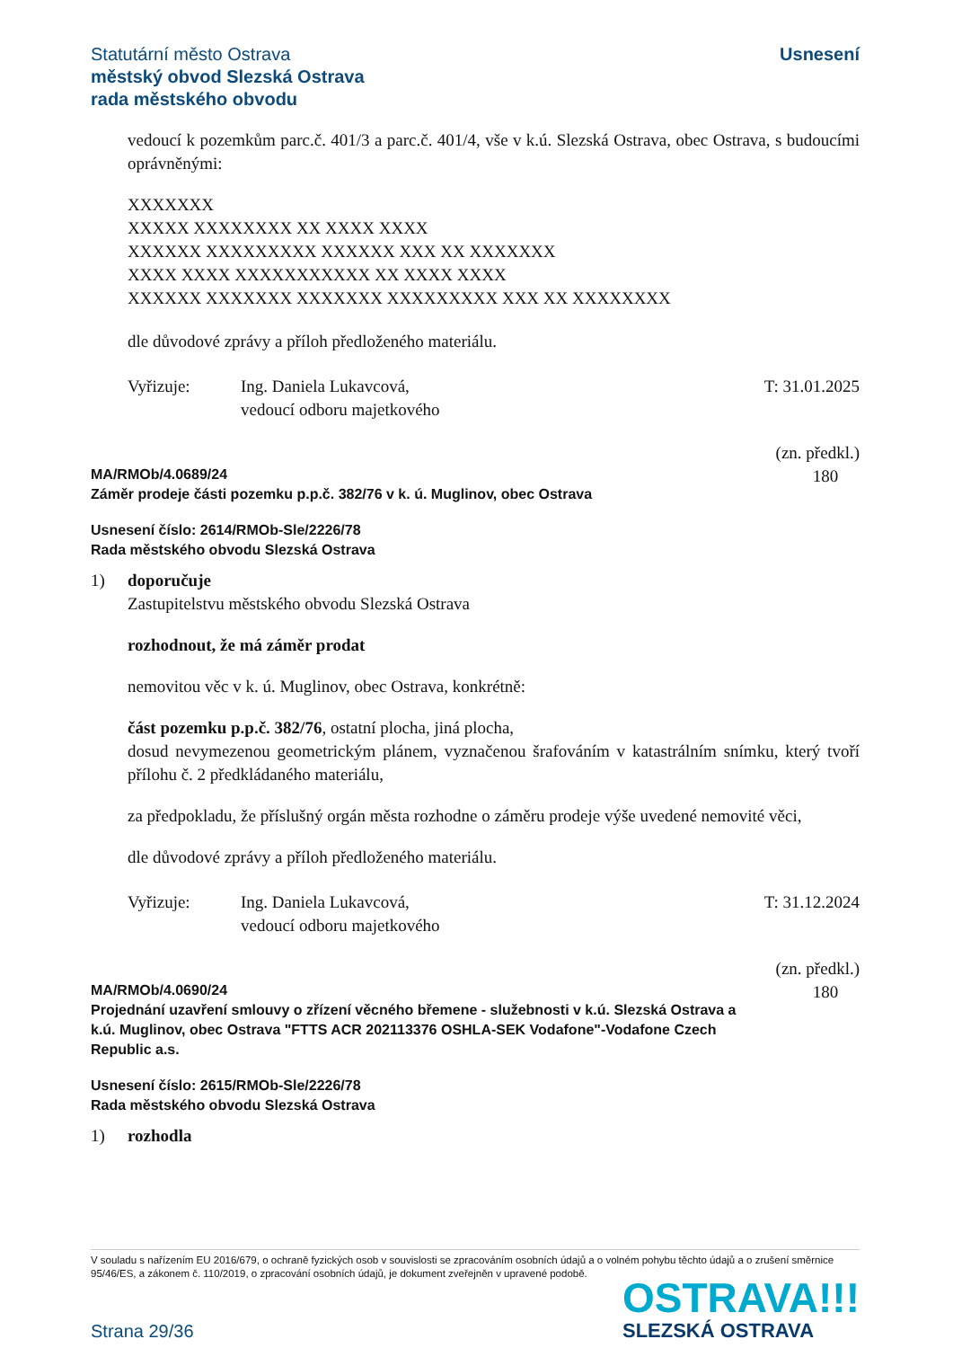Statutární město Ostrava
městský obvod Slezská Ostrava
rada městského obvodu
Usnesení
vedoucí k pozemkům parc.č. 401/3 a parc.č. 401/4, vše v k.ú. Slezská Ostrava, obec Ostrava, s budoucími oprávněnými:
XXXXXXX
XXXXX XXXXXXXX XX XXXX XXXX
XXXXXX XXXXXXXXX XXXXXX XXX XX XXXXXXX
XXXX XXXX XXXXXXXXXXX XX XXXX XXXX
XXXXXX XXXXXXX XXXXXXX XXXXXXXXX XXX XX XXXXXXXX
dle důvodové zprávy a příloh předloženého materiálu.
Vyřizuje: Ing. Daniela Lukavcová,
vedoucí odboru majetkového
T: 31.01.2025
MA/RMOb/4.0689/24
Záměr prodeje části pozemku p.p.č. 382/76 v k. ú. Muglinov, obec Ostrava
(zn. předkl.)
180
Usnesení číslo: 2614/RMOb-Sle/2226/78
Rada městského obvodu Slezská Ostrava
1) doporučuje
Zastupitelstvu městského obvodu Slezská Ostrava
rozhodnout, že má záměr prodat
nemovitou věc v k. ú. Muglinov, obec Ostrava, konkrétně:
část pozemku p.p.č. 382/76, ostatní plocha, jiná plocha,
dosud nevymezenou geometrickým plánem, vyznačenou šrafováním v katastrálním snímku, který tvoří přílohu č. 2 předkládaného materiálu,
za předpokladu, že příslušný orgán města rozhodne o záměru prodeje výše uvedené nemovité věci,
dle důvodové zprávy a příloh předloženého materiálu.
Vyřizuje: Ing. Daniela Lukavcová,
vedoucí odboru majetkového
T: 31.12.2024
MA/RMOb/4.0690/24
Projednání uzavření smlouvy o zřízení věcného břemene - služebnosti v k.ú. Slezská Ostrava a k.ú. Muglinov, obec Ostrava "FTTS ACR 202113376 OSHLA-SEK Vodafone"-Vodafone Czech Republic a.s.
(zn. předkl.)
180
Usnesení číslo: 2615/RMOb-Sle/2226/78
Rada městského obvodu Slezská Ostrava
1) rozhodla
V souladu s nařízením EU 2016/679, o ochraně fyzických osob v souvislosti se zpracováním osobních údajů a o volném pohybu těchto údajů a o zrušení směrnice 95/46/ES, a zákonem č. 110/2019, o zpracování osobních údajů, je dokument zveřejněn v upravené podobě.
Strana 29/36
OSTRAVA!!!
SLEZSKÁ OSTRAVA